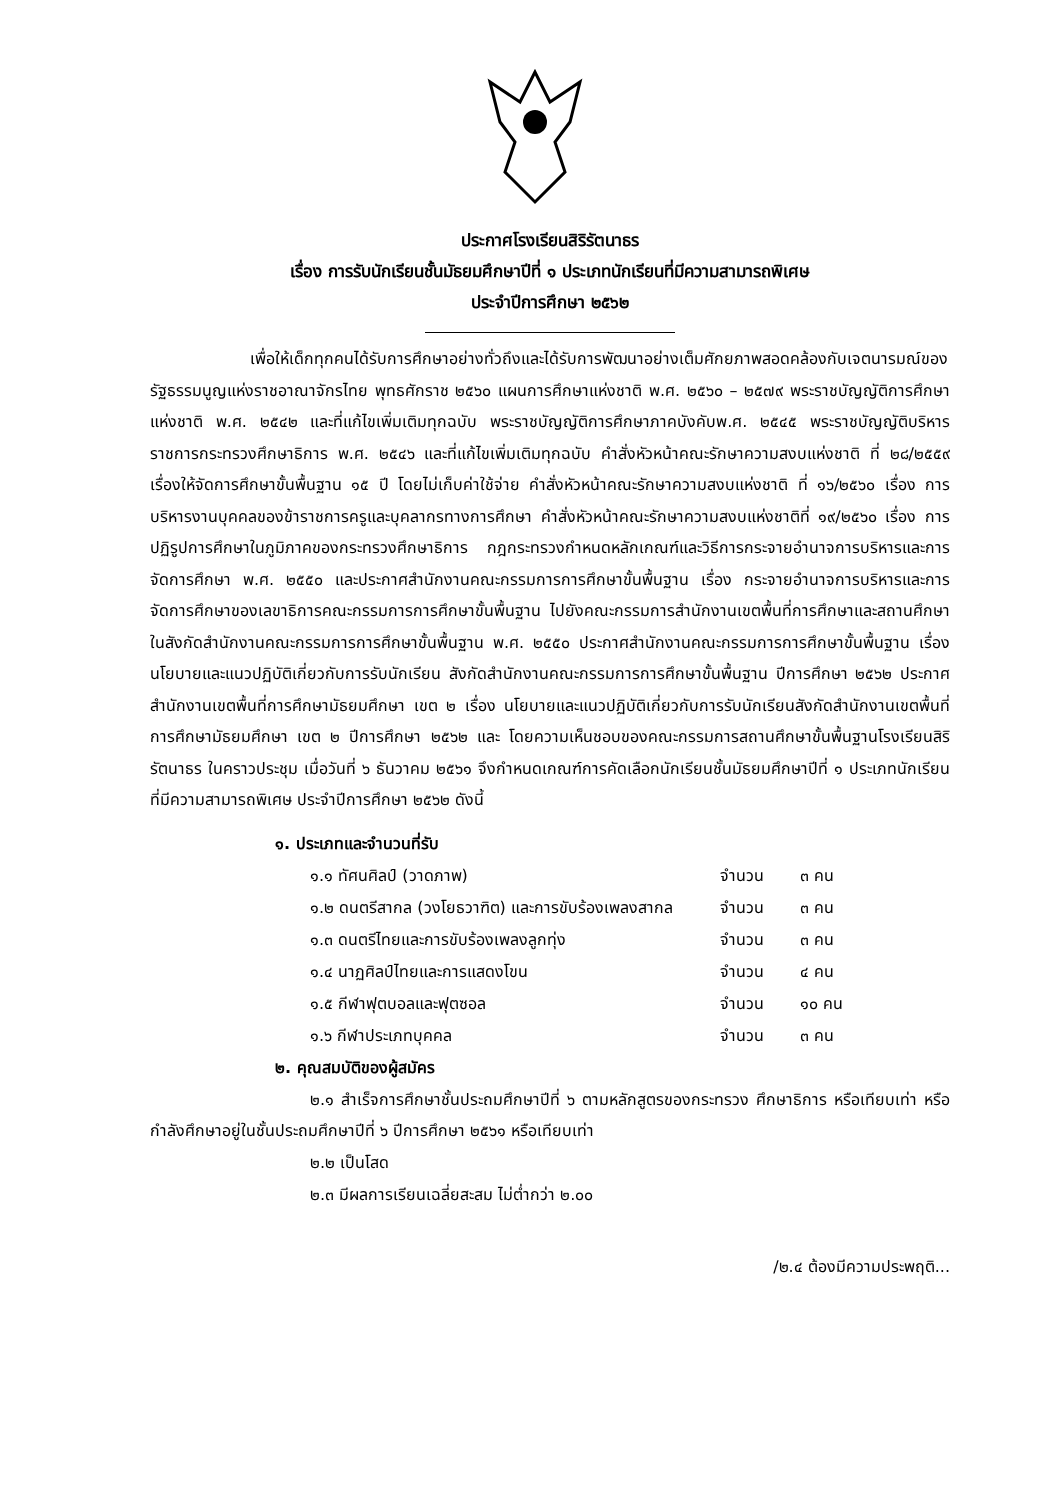ประกาศโรงเรียนสิริรัตนาธร
เรื่อง การรับนักเรียนชั้นมัธยมศึกษาปีที่ ๑ ประเภทนักเรียนที่มีความสามารถพิเศษ
ประจำปีการศึกษา ๒๕๖๒
เพื่อให้เด็กทุกคนได้รับการศึกษาอย่างทั่วถึงและได้รับการพัฒนาอย่างเต็มศักยภาพสอดคล้องกับเจตนารมณ์ของรัฐธรรมนูญแห่งราชอาณาจักรไทย พุทธศักราช ๒๕๖๐ แผนการศึกษาแห่งชาติ พ.ศ. ๒๕๖๐ – ๒๕๗๙ พระราชบัญญัติการศึกษาแห่งชาติ พ.ศ. ๒๕๔๒ และที่แก้ไขเพิ่มเติมทุกฉบับ พระราชบัญญัติการศึกษาภาคบังคับพ.ศ. ๒๕๔๕ พระราชบัญญัติบริหารราชการกระทรวงศึกษาธิการ พ.ศ. ๒๕๔๖ และที่แก้ไขเพิ่มเติมทุกฉบับ คำสั่งหัวหน้าคณะรักษาความสงบแห่งชาติ ที่ ๒๘/๒๕๕๙ เรื่องให้จัดการศึกษาขั้นพื้นฐาน ๑๕ ปี โดยไม่เก็บค่าใช้จ่าย คำสั่งหัวหน้าคณะรักษาความสงบแห่งชาติ ที่ ๑๖/๒๕๖๐ เรื่อง การบริหารงานบุคคลของข้าราชการครูและบุคลากรทางการศึกษา คำสั่งหัวหน้าคณะรักษาความสงบแห่งชาติที่ ๑๙/๒๕๖๐ เรื่อง การปฏิรูปการศึกษาในภูมิภาคของกระทรวงศึกษาธิการ กฎกระทรวงกำหนดหลักเกณฑ์และวิธีการกระจายอำนาจการบริหารและการจัดการศึกษา พ.ศ. ๒๕๕๐ และประกาศสำนักงานคณะกรรมการการศึกษาขั้นพื้นฐาน เรื่อง กระจายอำนาจการบริหารและการจัดการศึกษาของเลขาธิการคณะกรรมการการศึกษาขั้นพื้นฐาน ไปยังคณะกรรมการสำนักงานเขตพื้นที่การศึกษาและสถานศึกษาในสังกัดสำนักงานคณะกรรมการการศึกษาขั้นพื้นฐาน พ.ศ. ๒๕๕๐ ประกาศสำนักงานคณะกรรมการการศึกษาขั้นพื้นฐาน เรื่อง นโยบายและแนวปฏิบัติเกี่ยวกับการรับนักเรียน สังกัดสำนักงานคณะกรรมการการศึกษาขั้นพื้นฐาน ปีการศึกษา ๒๕๖๒ ประกาศสำนักงานเขตพื้นที่การศึกษามัธยมศึกษา เขต ๒ เรื่อง นโยบายและแนวปฏิบัติเกี่ยวกับการรับนักเรียนสังกัดสำนักงานเขตพื้นที่การศึกษามัธยมศึกษา เขต ๒ ปีการศึกษา ๒๕๖๒ และ โดยความเห็นชอบของคณะกรรมการสถานศึกษาขั้นพื้นฐานโรงเรียนสิริรัตนาธร ในคราวประชุม เมื่อวันที่ ๖ ธันวาคม ๒๕๖๑ จึงกำหนดเกณฑ์การคัดเลือกนักเรียนชั้นมัธยมศึกษาปีที่ ๑ ประเภทนักเรียนที่มีความสามารถพิเศษ ประจำปีการศึกษา ๒๕๖๒ ดังนี้
๑. ประเภทและจำนวนที่รับ
๑.๑ ทัศนศิลป์ (วาดภาพ) จำนวน ๓ คน
๑.๒ ดนตรีสากล (วงโยธวาฑิต) และการขับร้องเพลงสากล จำนวน ๓ คน
๑.๓ ดนตรีไทยและการขับร้องเพลงลูกทุ่ง จำนวน ๓ คน
๑.๔ นาฏศิลป์ไทยและการแสดงโขน จำนวน ๔ คน
๑.๕ กีฬาฟุตบอลและฟุตซอล จำนวน ๑๐ คน
๑.๖ กีฬาประเภทบุคคล จำนวน ๓ คน
๒. คุณสมบัติของผู้สมัคร
๒.๑ สำเร็จการศึกษาชั้นประถมศึกษาปีที่ ๖ ตามหลักสูตรของกระทรวง ศึกษาธิการ หรือเทียบเท่า หรือกำลังศึกษาอยู่ในชั้นประถมศึกษาปีที่ ๖ ปีการศึกษา ๒๕๖๑ หรือเทียบเท่า
๒.๒ เป็นโสด
๒.๓ มีผลการเรียนเฉลี่ยสะสม ไม่ต่ำกว่า ๒.๐๐
/๒.๔ ต้องมีความประพฤติ...